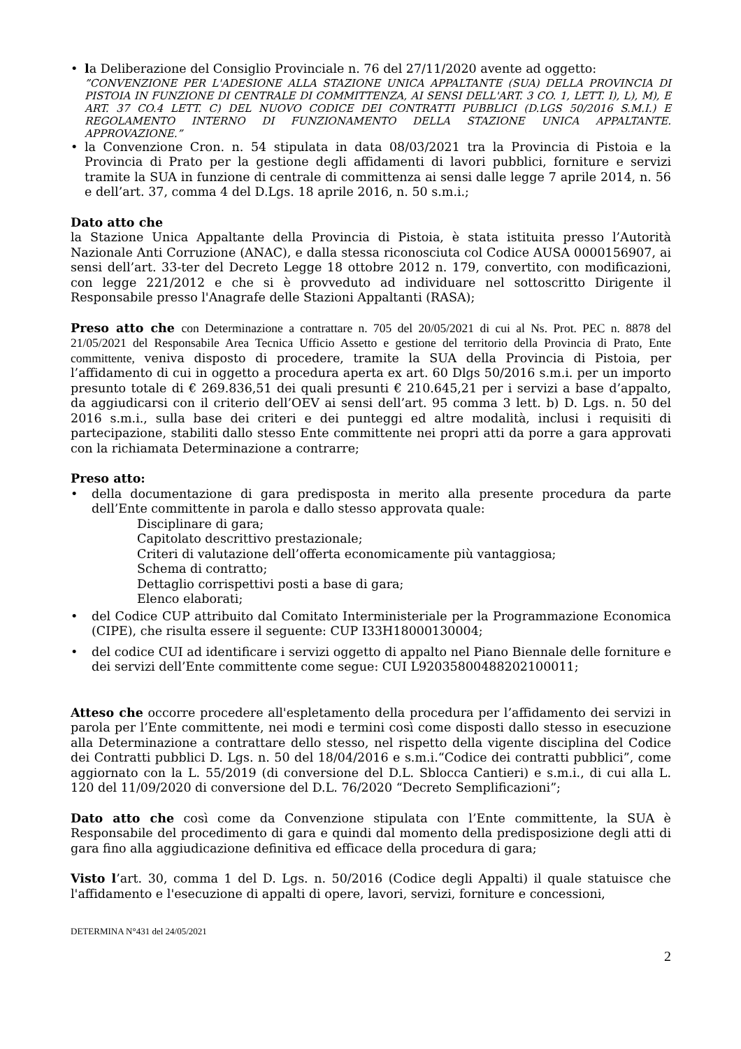• la Deliberazione del Consiglio Provinciale n. 76 del 27/11/2020 avente ad oggetto:
”CONVENZIONE PER L'ADESIONE ALLA STAZIONE UNICA APPALTANTE (SUA) DELLA PROVINCIA DI PISTOIA IN FUNZIONE DI CENTRALE DI COMMITTENZA, AI SENSI DELL'ART. 3 CO. 1, LETT. I), L), M), E ART. 37 CO.4 LETT. C) DEL NUOVO CODICE DEI CONTRATTI PUBBLICI (D.LGS 50/2016 S.M.I.) E REGOLAMENTO INTERNO DI FUNZIONAMENTO DELLA STAZIONE UNICA APPALTANTE. APPROVAZIONE.”
• la Convenzione Cron. n. 54 stipulata in data 08/03/2021 tra la Provincia di Pistoia e la Provincia di Prato per la gestione degli affidamenti di lavori pubblici, forniture e servizi tramite la SUA in funzione di centrale di committenza ai sensi dalle legge 7 aprile 2014, n. 56 e dell’art. 37, comma 4 del D.Lgs. 18 aprile 2016, n. 50 s.m.i.;
Dato atto che
la Stazione Unica Appaltante della Provincia di Pistoia, è stata istituita presso l’Autorità Nazionale Anti Corruzione (ANAC), e dalla stessa riconosciuta col Codice AUSA 0000156907, ai sensi dell’art. 33-ter del Decreto Legge 18 ottobre 2012 n. 179, convertito, con modificazioni, con legge 221/2012 e che si è provveduto ad individuare nel sottoscritto Dirigente il Responsabile presso l'Anagrafe delle Stazioni Appaltanti (RASA);
Preso atto che con Determinazione a contrattare n. 705 del 20/05/2021 di cui al Ns. Prot. PEC n. 8878 del 21/05/2021 del Responsabile Area Tecnica Ufficio Assetto e gestione del territorio della Provincia di Prato, Ente committente, veniva disposto di procedere, tramite la SUA della Provincia di Pistoia, per l’affidamento di cui in oggetto a procedura aperta ex art. 60 Dlgs 50/2016 s.m.i. per un importo presunto totale di € 269.836,51 dei quali presunti € 210.645,21 per i servizi a base d’appalto, da aggiudicarsi con il criterio dell’OEV ai sensi dell’art. 95 comma 3 lett. b) D. Lgs. n. 50 del 2016 s.m.i., sulla base dei criteri e dei punteggi ed altre modalità, inclusi i requisiti di partecipazione, stabiliti dallo stesso Ente committente nei propri atti da porre a gara approvati con la richiamata Determinazione a contrarre;
Preso atto:
• della documentazione di gara predisposta in merito alla presente procedura da parte dell’Ente committente in parola e dallo stesso approvata quale:
Disciplinare di gara;
Capitolato descrittivo prestazionale;
Criteri di valutazione dell’offerta economicamente più vantaggiosa;
Schema di contratto;
Dettaglio corrispettivi posti a base di gara;
Elenco elaborati;
• del Codice CUP attribuito dal Comitato Interministeriale per la Programmazione Economica (CIPE), che risulta essere il seguente: CUP I33H18000130004;
• del codice CUI ad identificare i servizi oggetto di appalto nel Piano Biennale delle forniture e dei servizi dell’Ente committente come segue: CUI L92035800488202100011;
Atteso che occorre procedere all'espletamento della procedura per l’affidamento dei servizi in parola per l’Ente committente, nei modi e termini così come disposti dallo stesso in esecuzione alla Determinazione a contrattare dello stesso, nel rispetto della vigente disciplina del Codice dei Contratti pubblici D. Lgs. n. 50 del 18/04/2016 e s.m.i.“Codice dei contratti pubblici”, come aggiornato con la L. 55/2019 (di conversione del D.L. Sblocca Cantieri) e s.m.i., di cui alla L. 120 del 11/09/2020 di conversione del D.L. 76/2020 “Decreto Semplificazioni”;
Dato atto che così come da Convenzione stipulata con l’Ente committente, la SUA è Responsabile del procedimento di gara e quindi dal momento della predisposizione degli atti di gara fino alla aggiudicazione definitiva ed efficace della procedura di gara;
Visto l’art. 30, comma 1 del D. Lgs. n. 50/2016 (Codice degli Appalti) il quale statuisce che l'affidamento e l'esecuzione di appalti di opere, lavori, servizi, forniture e concessioni,
DETERMINA N°431 del 24/05/2021
2